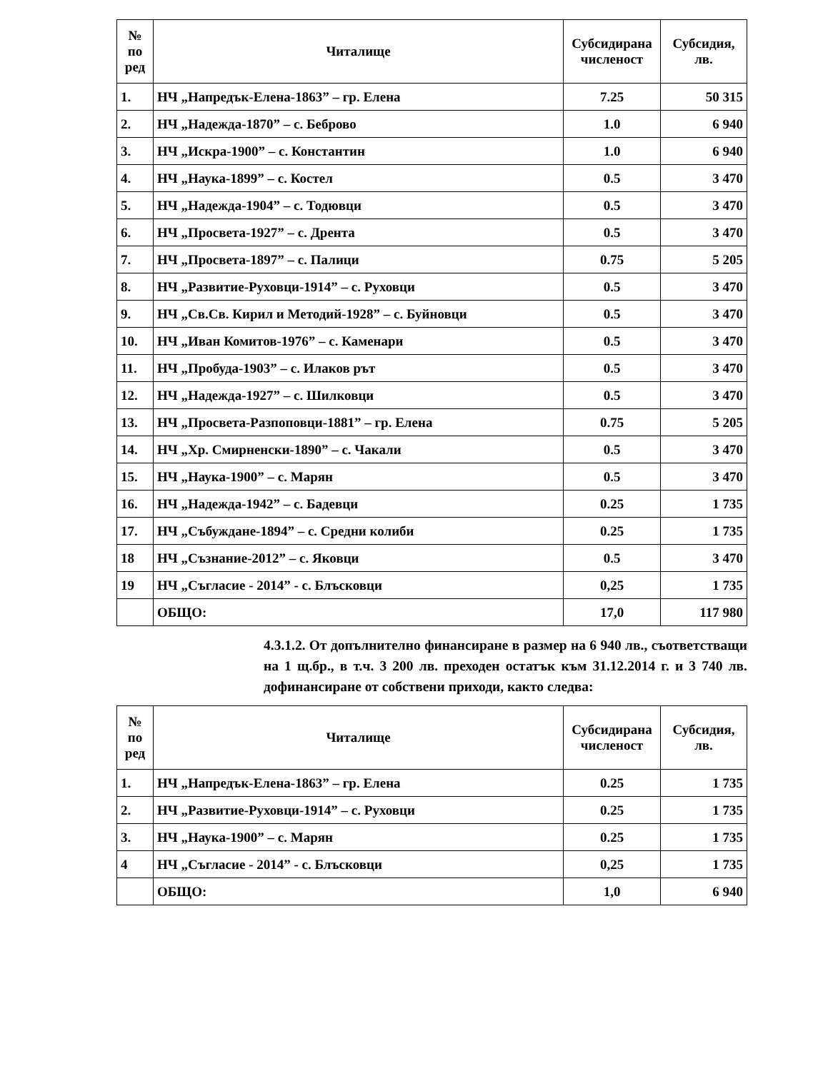| № по ред | Читалище | Субсидирана численост | Субсидия, лв. |
| --- | --- | --- | --- |
| 1. | НЧ „Напредък-Елена-1863” – гр. Елена | 7.25 | 50 315 |
| 2. | НЧ „Надежда-1870” – с. Беброво | 1.0 | 6 940 |
| 3. | НЧ „Искра-1900” – с. Константин | 1.0 | 6 940 |
| 4. | НЧ „Наука-1899” – с. Костел | 0.5 | 3 470 |
| 5. | НЧ „Надежда-1904” – с. Тодювци | 0.5 | 3 470 |
| 6. | НЧ „Просвета-1927” – с. Дрента | 0.5 | 3 470 |
| 7. | НЧ „Просвета-1897” – с. Палици | 0.75 | 5 205 |
| 8. | НЧ „Развитие-Руховци-1914” – с. Руховци | 0.5 | 3 470 |
| 9. | НЧ „Св.Св. Кирил и Методий-1928” – с. Буйновци | 0.5 | 3 470 |
| 10. | НЧ „Иван Комитов-1976” – с. Каменари | 0.5 | 3 470 |
| 11. | НЧ „Пробуда-1903” – с. Илаков рът | 0.5 | 3 470 |
| 12. | НЧ „Надежда-1927” – с. Шилковци | 0.5 | 3 470 |
| 13. | НЧ „Просвета-Разпоповци-1881” – гр. Елена | 0.75 | 5 205 |
| 14. | НЧ „Хр. Смирненски-1890” – с. Чакали | 0.5 | 3 470 |
| 15. | НЧ „Наука-1900” – с. Марян | 0.5 | 3 470 |
| 16. | НЧ „Надежда-1942” – с. Бадевци | 0.25 | 1 735 |
| 17. | НЧ „Събуждане-1894” – с. Средни колиби | 0.25 | 1 735 |
| 18 | НЧ „Съзнание-2012” – с. Яковци | 0.5 | 3 470 |
| 19 | НЧ „Съгласие - 2014” - с. Блъсковци | 0,25 | 1 735 |
| | ОБЩО: | 17,0 | 117 980 |
4.3.1.2. От допълнително финансиране в размер на 6 940 лв., съответстващи на 1 щ.бр., в т.ч. 3 200 лв. преходен остатък към 31.12.2014 г. и 3 740 лв. дофинансиране от собствени приходи, както следва:
| № по ред | Читалище | Субсидирана численост | Субсидия, лв. |
| --- | --- | --- | --- |
| 1. | НЧ „Напредък-Елена-1863” – гр. Елена | 0.25 | 1 735 |
| 2. | НЧ „Развитие-Руховци-1914” – с. Руховци | 0.25 | 1 735 |
| 3. | НЧ „Наука-1900” – с. Марян | 0.25 | 1 735 |
| 4 | НЧ „Съгласие - 2014” - с. Блъсковци | 0,25 | 1 735 |
| | ОБЩО: | 1,0 | 6 940 |